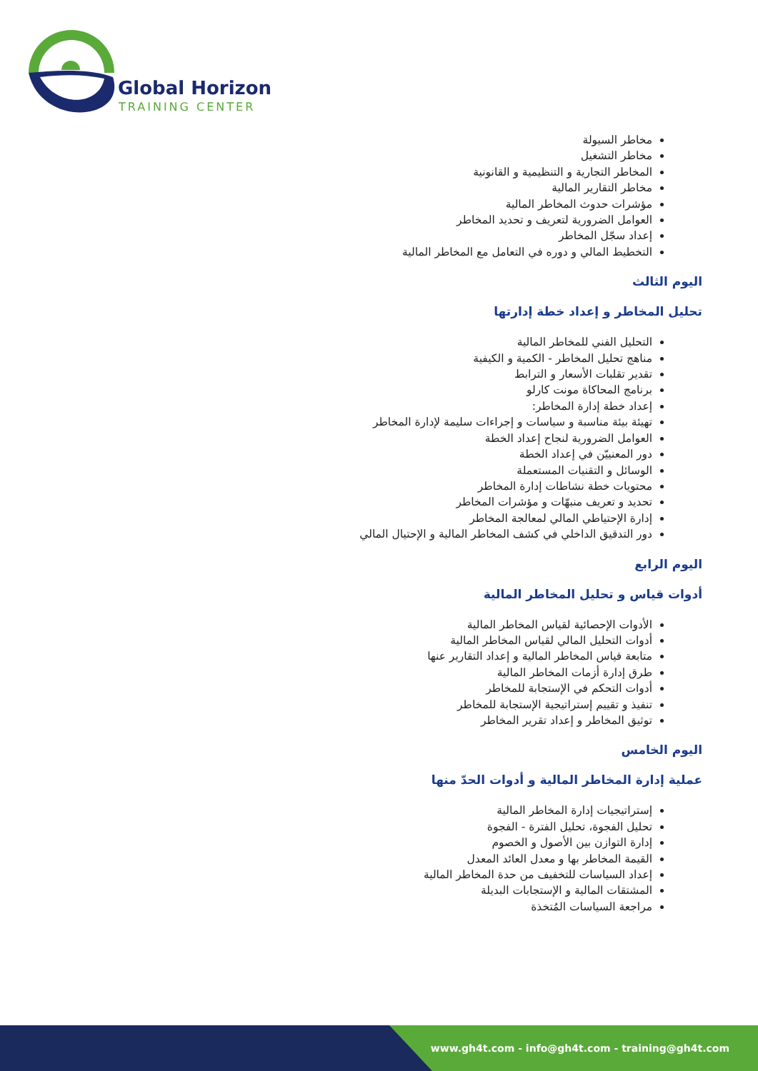Global Horizon
TRAINING CENTER
مخاطر السيولة
مخاطر التشغيل
المخاطر التجارية و التنظيمية و القانونية
مخاطر التقارير المالية
مؤشرات حدوث المخاطر المالية
العوامل الضرورية لتعريف و تحديد المخاطر
إعداد سجّل المخاطر
التخطيط المالي و دوره في التعامل مع المخاطر المالية
اليوم الثالث
تحليل المخاطر و إعداد خطة إدارتها
التحليل الفني للمخاطر المالية
مناهج تحليل المخاطر - الكمية و الكيفية
تقدير تقلبات الأسعار و الترابط
برنامج المحاكاة مونت كارلو
إعداد خطة إدارة المخاطر:
تهيئة بيئة مناسبة و سياسات و إجراءات سليمة لإدارة المخاطر
العوامل الضرورية لنجاح إعداد الخطة
دور المعنييّن في إعداد الخطة
الوسائل و التقنيات المستعملة
محتويات خطة نشاطات إدارة المخاطر
تحديد و تعريف منبهّات و مؤشرات المخاطر
إدارة الإحتياطي المالي لمعالجة المخاطر
دور التدقيق الداخلي في كشف المخاطر المالية و الإحتيال المالي
اليوم الرابع
أدوات قياس و تحليل المخاطر المالية
الأدوات الإحصائية لقياس المخاطر المالية
أدوات التحليل المالي لقياس المخاطر المالية
متابعة قياس المخاطر المالية و إعداد التقارير عنها
طرق إدارة أزمات المخاطر المالية
أدوات التحكم في الإستجابة للمخاطر
تنفيذ و تقييم إستراتيجية الإستجابة للمخاطر
توثيق المخاطر و إعداد تقرير المخاطر
اليوم الخامس
عملية إدارة المخاطر المالية و أدوات الحدّ منها
إستراتيجيات إدارة المخاطر المالية
تحليل الفجوة، تحليل الفترة - الفجوة
إدارة التوازن بين الأصول و الخصوم
القيمة المخاطر بها و معدل العائد المعدل
إعداد السياسات للتخفيف من حدة المخاطر المالية
المشتقات المالية و الإستجابات البديلة
مراجعة السياسات المُتخذة
www.gh4t.com - info@gh4t.com - training@gh4t.com